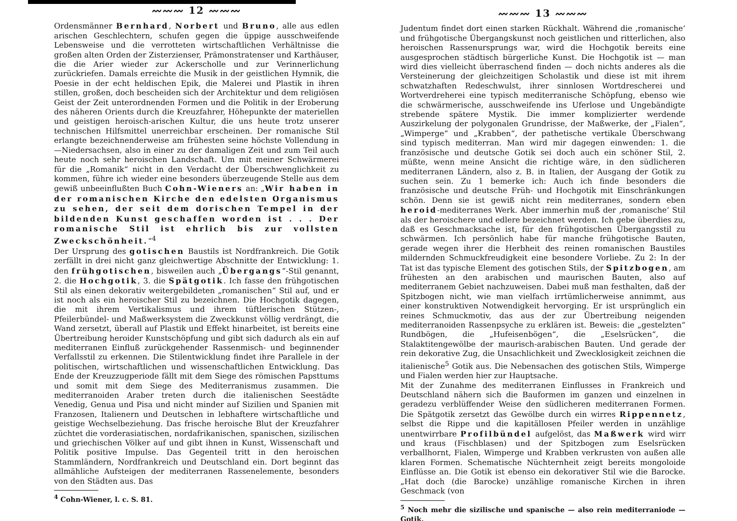〰〰〰 12 〰〰〰
Ordensmänner Bernhard, Norbert und Bruno, alle aus edlen arischen Geschlechtern, schufen gegen die üppige ausschweifende Lebensweise und die verrotteten wirtschaftlichen Verhältnisse die großen alten Orden der Zisterzienser, Prämonstratenser und Karthäuser, die die Arier wieder zur Ackerscholle und zur Verinnerlichung zurückriefen. Damals erreichte die Musik in der geistlichen Hymnik, die Poesie in der echt heldischen Epik, die Malerei und Plastik in ihren stillen, großen, doch bescheiden sich der Architektur und dem religiösen Geist der Zeit unterordnenden Formen und die Politik in der Eroberung des näheren Orients durch die Kreuzfahrer, Höhepunkte der materiellen und geistigen heroisch-arischen Kultur, die uns heute trotz unserer technischen Hilfsmittel unerreichbar erscheinen. Der romanische Stil erlangte bezeichnenderweise am frühesten seine höchste Vollendung in—Niedersachsen, also in einer zu der damaligen Zeit und zum Teil auch heute noch sehr heroischen Landschaft. Um mit meiner Schwärmerei für die „Romanik“ nicht in den Verdacht der Überschwenglichkeit zu kommen, führe ich wieder eine besonders überzeugende Stelle aus dem gewiß unbeeinflußten Buch Cohn-Wieners an: „Wir haben in der romanischen Kirche den edelsten Organismus zu sehen, der seit dem dorischen Tempel in der bildenden Kunst geschaffen worden ist . . . Der romanische Stil ist ehrlich bis zur vollsten Zweckschönheit.“<sup>4</sup>
Der Ursprung des gotischen Baustils ist Nordfrankreich. Die Gotik zerfällt in drei nicht ganz gleichwertige Abschnitte der Entwicklung: 1. den frühgotischen, bisweilen auch „Übergangs“-Stil genannt, 2. die Hochgotik, 3. die Spätgotik. Ich fasse den frühgotischen Stil als einen dekorativ weitergebildeten „romanischen“ Stil auf, und er ist noch als ein heroischer Stil zu bezeichnen. Die Hochgotik dagegen, die mit ihrem Vertikalismus und ihrem tüftlerischen Stützen-, Pfeilerbündel- und Maßwerksystem die Zweckkunst völlig verdrängt, die Wand zersetzt, überall auf Plastik und Effekt hinarbeitet, ist bereits eine Übertreibung heroider Kunstschöpfung und gibt sich dadurch als ein auf mediterranen Einfluß zurückgehender Rassenmisch- und beginnender Verfallsstil zu erkennen. Die Stilentwicklung findet ihre Parallele in der politischen, wirtschaftlichen und wissenschaftlichen Entwicklung. Das Ende der Kreuzzugperiode fällt mit dem Siege des römischen Papsttums und somit mit dem Siege des Mediterranismus zusammen. Die mediterranoiden Araber treten durch die italienischen Seestädte Venedig, Genua und Pisa und nicht minder auf Sizilien und Spanien mit Franzosen, Italienern und Deutschen in lebhaftere wirtschaftliche und geistige Wechselbeziehung. Das frische heroische Blut der Kreuzfahrer züchtet die vorderasiatischen, nordafrikanischen, spanischen, sizilischen und griechischen Völker auf und gibt ihnen in Kunst, Wissenschaft und Politik positive Impulse. Das Gegenteil tritt in den heroischen Stammländern, Nordfrankreich und Deutschland ein. Dort beginnt das allmähliche Aufsteigen der mediterranen Rassenelemente, besonders von den Städten aus. Das
<sup>4</sup> Cohn-Wiener, l. c. S. 81.
〰〰〰 13 〰〰〰
Judentum findet dort einen starken Rückhalt. Während die ‚romanische‘ und frühgotische Übergangskunst noch geistlichen und ritterlichen, also heroischen Rassenursprungs war, wird die Hochgotik bereits eine ausgesprochen städtisch bürgerliche Kunst. Die Hochgotik ist — man wird dies vielleicht überraschend finden — doch nichts anderes als die Versteinerung der gleichzeitigen Scholastik und diese ist mit ihrem schwatzhaften Redeschwulst, ihrer sinnlosen Wortdrescherei und Wortverdreherei eine typisch mediterranische Schöpfung, ebenso wie die schwärmerische, ausschweifende ins Uferlose und Ungebändigte strebende spätere Mystik. Die immer komplizierter werdende Auszirkelung der polygonalen Grundrisse, der Maßwerke, der „Fialen“, „Wimperge“ und „Krabben“, der pathetische vertikale Überschwang sind typisch mediterran. Man wird mir dagegen einwenden: 1. die französische und deutsche Gotik sei doch auch ein schöner Stil, 2. müßte, wenn meine Ansicht die richtige wäre, in den südlicheren mediterranen Ländern, also z. B. in Italien, der Ausgang der Gotik zu suchen sein. Zu 1 bemerke ich: Auch ich finde besonders die französische und deutsche Früh- und Hochgotik mit Einschränkungen schön. Denn sie ist gewiß nicht rein mediterranes, sondern eben heroid-mediterranes Werk. Aber immerhin muß der ‚romanische‘ Stil als der heroischere und edlere bezeichnet werden. Ich gebe überdies zu, daß es Geschmacksache ist, für den frühgotischen Übergangsstil zu schwärmen. Ich persönlich habe für manche frühgotische Bauten, gerade wegen ihrer die Herbheit des reinen romanischen Baustiles mildernden Schmuckfreudigkeit eine besondere Vorliebe. Zu 2: In der Tat ist das typische Element des gotischen Stils, der Spitzbogen, am frühesten an den arabischen und maurischen Bauten, also auf mediterranem Gebiet nachzuweisen. Dabei muß man festhalten, daß der Spitzbogen nicht, wie man vielfach irrtümlicherweise annimmt, aus einer konstruktiven Notwendigkeit hervorging. Er ist ursprünglich ein reines Schmuckmotiv, das aus der zur Übertreibung neigenden mediterranoiden Rassenpsyche zu erklären ist. Beweis: die „gestelzten“ Rundbögen, die „Hufeisenbögen“, die „Eselsrücken“, die Stalaktitengewölbe der maurisch-arabischen Bauten. Und gerade der rein dekorative Zug, die Unsachlichkeit und Zwecklosigkeit zeichnen die italienische<sup>5</sup> Gotik aus. Die Nebensachen des gotischen Stils, Wimperge und Fialen werden hier zur Hauptsache.
Mit der Zunahme des mediterranen Einflusses in Frankreich und Deutschland nähern sich die Bauformen im ganzen und einzelnen in geradezu verblüffender Weise den südlicheren mediterranen Formen. Die Spätgotik zersetzt das Gewölbe durch ein wirres Rippennetz, selbst die Rippe und die kapitällosen Pfeiler werden in unzählige unentwirrbare Profilbündel aufgelöst, das Maßwerk wird wirr und kraus (Fischblasen) und der Spitzbogen zum Eselsrücken verballhornt, Fialen, Wimperge und Krabben verkrusten von außen alle klaren Formen. Schematische Nüchternheit zeigt bereits mongoloide Einflüsse an. Die Gotik ist ebenso ein dekorativer Stil wie die Barocke. „Hat doch (die Barocke) unzählige romanische Kirchen in ihren Geschmack (von
<sup>5</sup> Noch mehr die sizilische und spanische — also rein mediterraniode — Gotik.